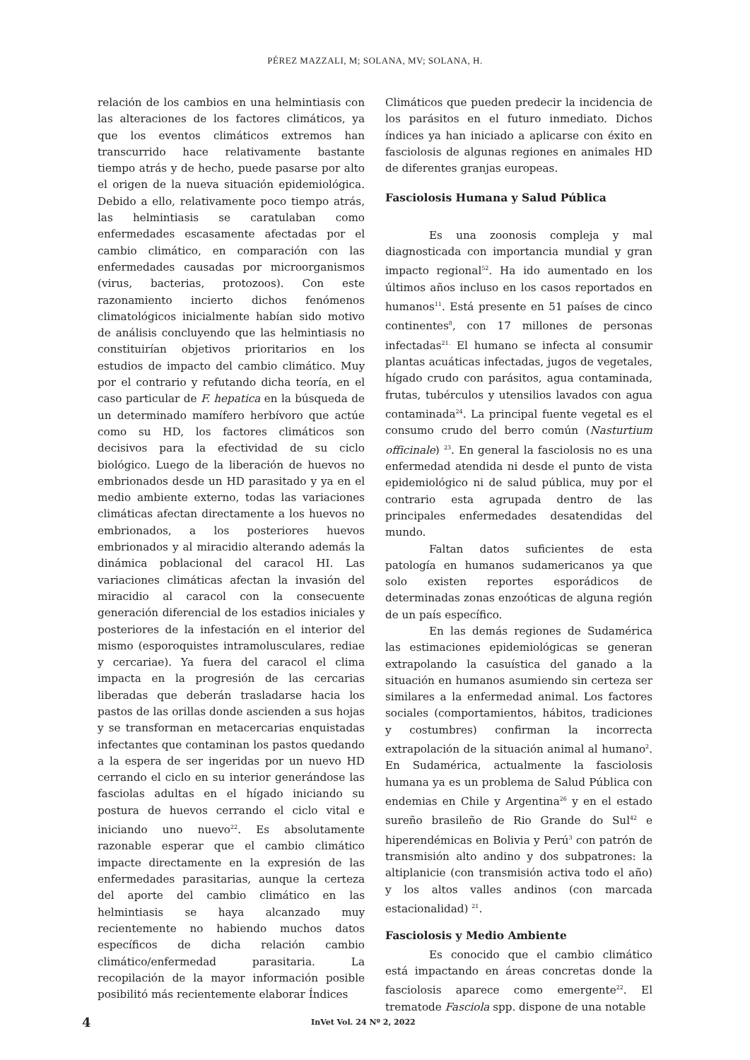PÉREZ MAZZALI, M; SOLANA, MV; SOLANA, H.
relación de los cambios en una helmintiasis con las alteraciones de los factores climáticos, ya que los eventos climáticos extremos han transcurrido hace relativamente bastante tiempo atrás y de hecho, puede pasarse por alto el origen de la nueva situación epidemiológica. Debido a ello, relativamente poco tiempo atrás, las helmintiasis se caratulaban como enfermedades escasamente afectadas por el cambio climático, en comparación con las enfermedades causadas por microorganismos (virus, bacterias, protozoos). Con este razonamiento incierto dichos fenómenos climatológicos inicialmente habían sido motivo de análisis concluyendo que las helmintiasis no constituirían objetivos prioritarios en los estudios de impacto del cambio climático. Muy por el contrario y refutando dicha teoría, en el caso particular de F. hepatica en la búsqueda de un determinado mamífero herbívoro que actúe como su HD, los factores climáticos son decisivos para la efectividad de su ciclo biológico. Luego de la liberación de huevos no embrionados desde un HD parasitado y ya en el medio ambiente externo, todas las variaciones climáticas afectan directamente a los huevos no embrionados, a los posteriores huevos embrionados y al miracidio alterando además la dinámica poblacional del caracol HI. Las variaciones climáticas afectan la invasión del miracidio al caracol con la consecuente generación diferencial de los estadios iniciales y posteriores de la infestación en el interior del mismo (esporoquistes intramolusculares, rediae y cercariae). Ya fuera del caracol el clima impacta en la progresión de las cercarias liberadas que deberán trasladarse hacia los pastos de las orillas donde ascienden a sus hojas y se transforman en metacercarias enquistadas infectantes que contaminan los pastos quedando a la espera de ser ingeridas por un nuevo HD cerrando el ciclo en su interior generándose las fasciolas adultas en el hígado iniciando su postura de huevos cerrando el ciclo vital e iniciando uno nuevo<sup>22</sup>. Es absolutamente razonable esperar que el cambio climático impacte directamente en la expresión de las enfermedades parasitarias, aunque la certeza del aporte del cambio climático en las helmintiasis se haya alcanzado muy recientemente no habiendo muchos datos específicos de dicha relación cambio climático/enfermedad parasitaria. La recopilación de la mayor información posible posibilitó más recientemente elaborar Índices
Climáticos que pueden predecir la incidencia de los parásitos en el futuro inmediato. Dichos índices ya han iniciado a aplicarse con éxito en fasciolosis de algunas regiones en animales HD de diferentes granjas europeas.
Fasciolosis Humana y Salud Pública
Es una zoonosis compleja y mal diagnosticada con importancia mundial y gran impacto regional<sup>52</sup>. Ha ido aumentado en los últimos años incluso en los casos reportados en humanos<sup>11</sup>. Está presente en 51 países de cinco continentes<sup>8</sup>, con 17 millones de personas infectadas<sup>21.</sup> El humano se infecta al consumir plantas acuáticas infectadas, jugos de vegetales, hígado crudo con parásitos, agua contaminada, frutas, tubérculos y utensilios lavados con agua contaminada<sup>24</sup>. La principal fuente vegetal es el consumo crudo del berro común (Nasturtium officinale) <sup>23</sup>. En general la fasciolosis no es una enfermedad atendida ni desde el punto de vista epidemiológico ni de salud pública, muy por el contrario esta agrupada dentro de las principales enfermedades desatendidas del mundo.
Faltan datos suficientes de esta patología en humanos sudamericanos ya que solo existen reportes esporádicos de determinadas zonas enzoóticas de alguna región de un país específico.
En las demás regiones de Sudamérica las estimaciones epidemiológicas se generan extrapolando la casuística del ganado a la situación en humanos asumiendo sin certeza ser similares a la enfermedad animal. Los factores sociales (comportamientos, hábitos, tradiciones y costumbres) confirman la incorrecta extrapolación de la situación animal al humano<sup>2</sup>. En Sudamérica, actualmente la fasciolosis humana ya es un problema de Salud Pública con endemias en Chile y Argentina<sup>26</sup> y en el estado sureño brasileño de Rio Grande do Sul<sup>42</sup> e hiperendémicas en Bolivia y Perú<sup>3</sup> con patrón de transmisión alto andino y dos subpatrones: la altiplanicie (con transmisión activa todo el año) y los altos valles andinos (con marcada estacionalidad) <sup>21</sup>.
Fasciolosis y Medio Ambiente
Es conocido que el cambio climático está impactando en áreas concretas donde la fasciolosis aparece como emergente<sup>22</sup>. El trematode Fasciola spp. dispone de una notable
4 InVet Vol. 24 Nº 2, 2022